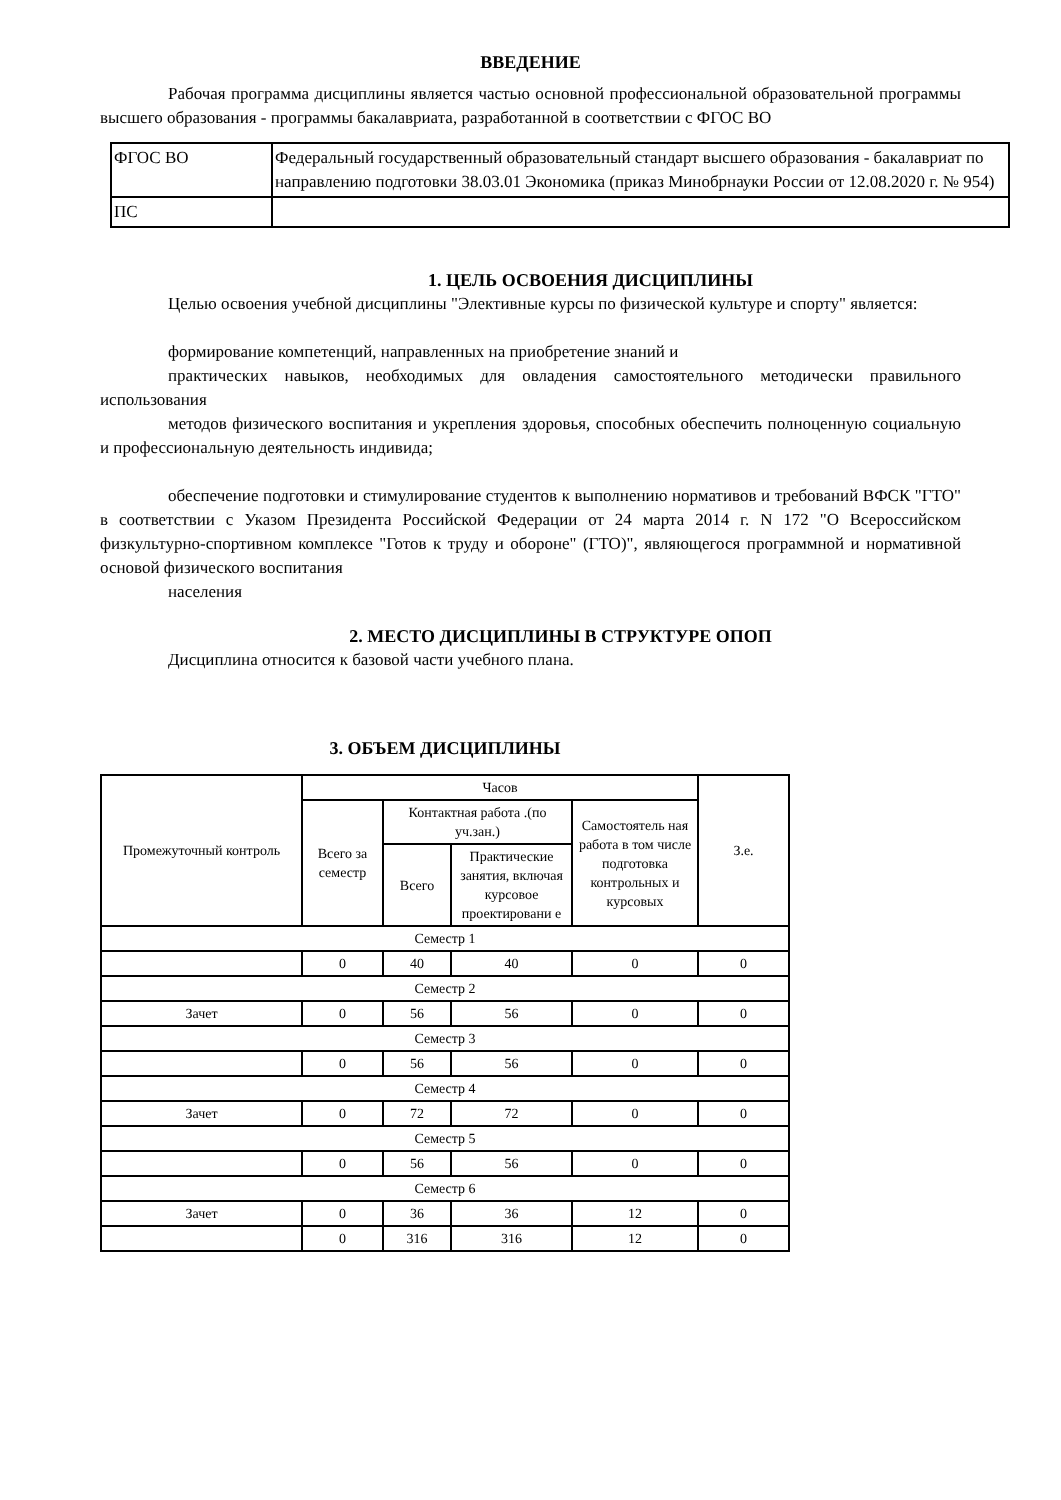ВВЕДЕНИЕ
Рабочая программа дисциплины является частью основной профессиональной образовательной программы высшего образования - программы бакалавриата, разработанной в соответствии с ФГОС ВО
| ФГОС ВО | Федеральный государственный образовательный стандарт высшего образования - бакалавриат по направлению подготовки 38.03.01 Экономика (приказ Минобрнауки России от 12.08.2020 г. № 954) |
| ПС | |
1. ЦЕЛЬ ОСВОЕНИЯ ДИСЦИПЛИНЫ
Целью освоения учебной дисциплины "Элективные курсы по физической культуре и спорту" является:
формирование компетенций, направленных на приобретение знаний и
практических навыков, необходимых для овладения самостоятельного методически правильного использования
методов физического воспитания и укрепления здоровья, способных обеспечить полноценную социальную и профессиональную деятельность индивида;
обеспечение подготовки и стимулирование студентов к выполнению нормативов и требований ВФСК "ГТО" в соответствии с Указом Президента Российской Федерации от 24 марта 2014 г. N 172 "О Всероссийском физкультурно-спортивном комплексе "Готов к труду и обороне" (ГТО)", являющегося программной и нормативной основой физического воспитания
населения
2. МЕСТО ДИСЦИПЛИНЫ В СТРУКТУРЕ ОПОП
Дисциплина относится к базовой части учебного плана.
3. ОБЪЕМ ДИСЦИПЛИНЫ
| Промежуточный контроль | Часов | | | | З.е. |
| --- | --- | --- | --- | --- | --- |
| | Всего за семестр | Контактная работа .(по уч.зан.) | | Самостоятель ная работа в том числе подготовка контрольных и курсовых | |
| | | Всего | Практические занятия, включая курсовое проектировани е | | |
| Семестр 1 | | | | | |
| | 0 | 40 | 40 | 0 | 0 |
| Семестр 2 | | | | | |
| Зачет | 0 | 56 | 56 | 0 | 0 |
| Семестр 3 | | | | | |
| | 0 | 56 | 56 | 0 | 0 |
| Семестр 4 | | | | | |
| Зачет | 0 | 72 | 72 | 0 | 0 |
| Семестр 5 | | | | | |
| | 0 | 56 | 56 | 0 | 0 |
| Семестр 6 | | | | | |
| Зачет | 0 | 36 | 36 | 12 | 0 |
| | 0 | 316 | 316 | 12 | 0 |